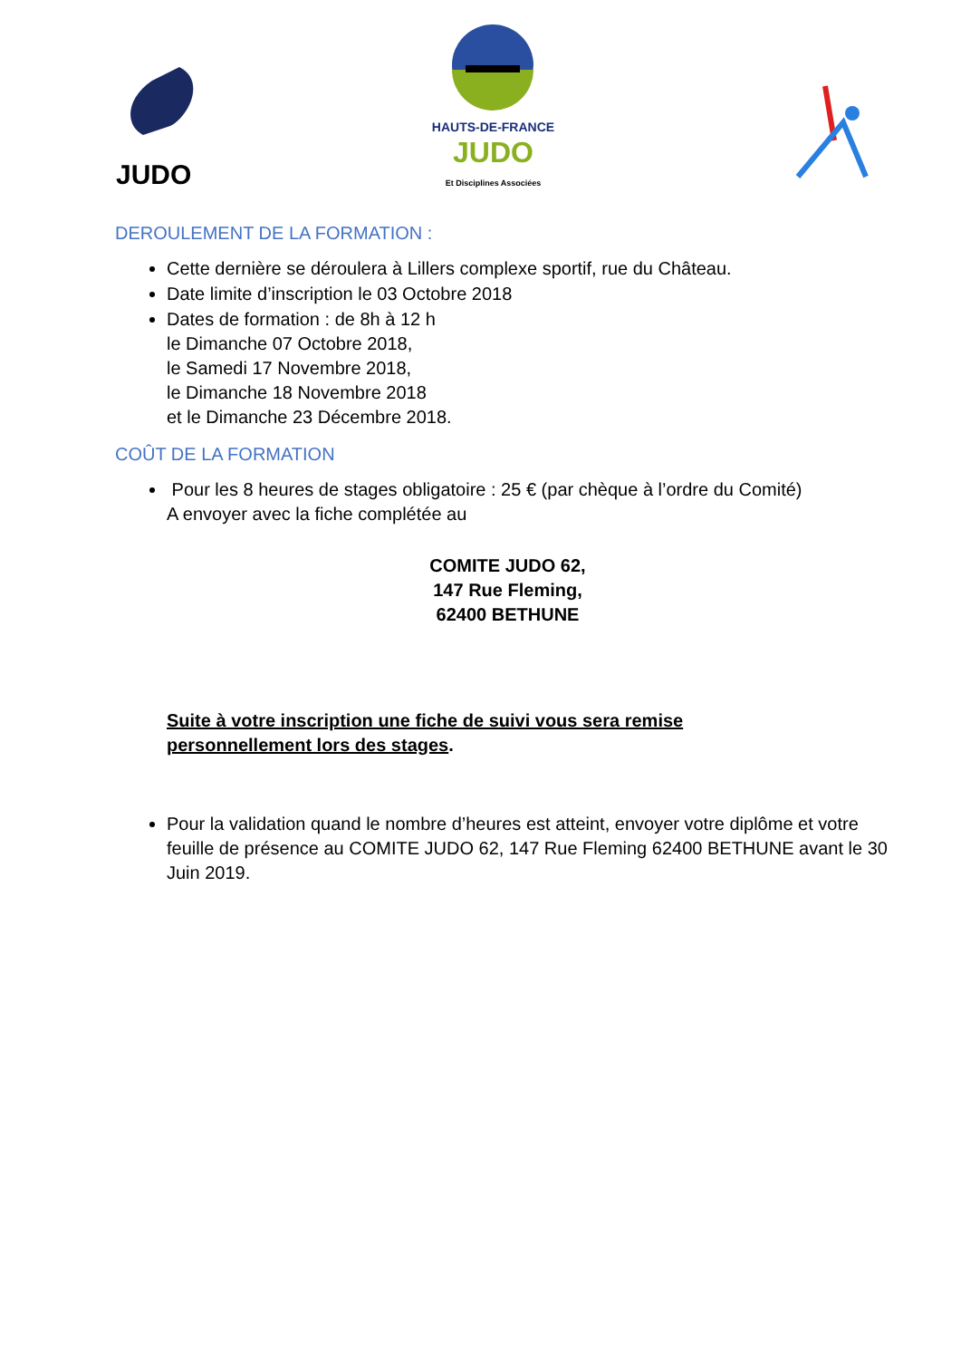JUDO
HAUTS-DE-FRANCE
JUDO
Et Disciplines Associées
DEROULEMENT DE LA FORMATION :
Cette dernière se déroulera à Lillers complexe sportif, rue du Château.
Date limite d’inscription le 03 Octobre 2018
Dates de formation : de 8h à 12 h
le Dimanche 07 Octobre 2018,
le Samedi 17 Novembre 2018,
le Dimanche 18 Novembre 2018
et le Dimanche 23 Décembre 2018.
COÛT DE LA FORMATION
Pour les 8 heures de stages obligatoire : 25 € (par chèque à l’ordre du Comité)
A envoyer avec la fiche complétée au
COMITE JUDO 62,
147 Rue Fleming,
62400 BETHUNE
Suite à votre inscription une fiche de suivi vous sera remise
personnellement lors des stages.
Pour la validation quand le nombre d’heures est atteint, envoyer votre diplôme et votre feuille de présence au COMITE JUDO 62, 147 Rue Fleming 62400 BETHUNE avant le 30 Juin 2019.